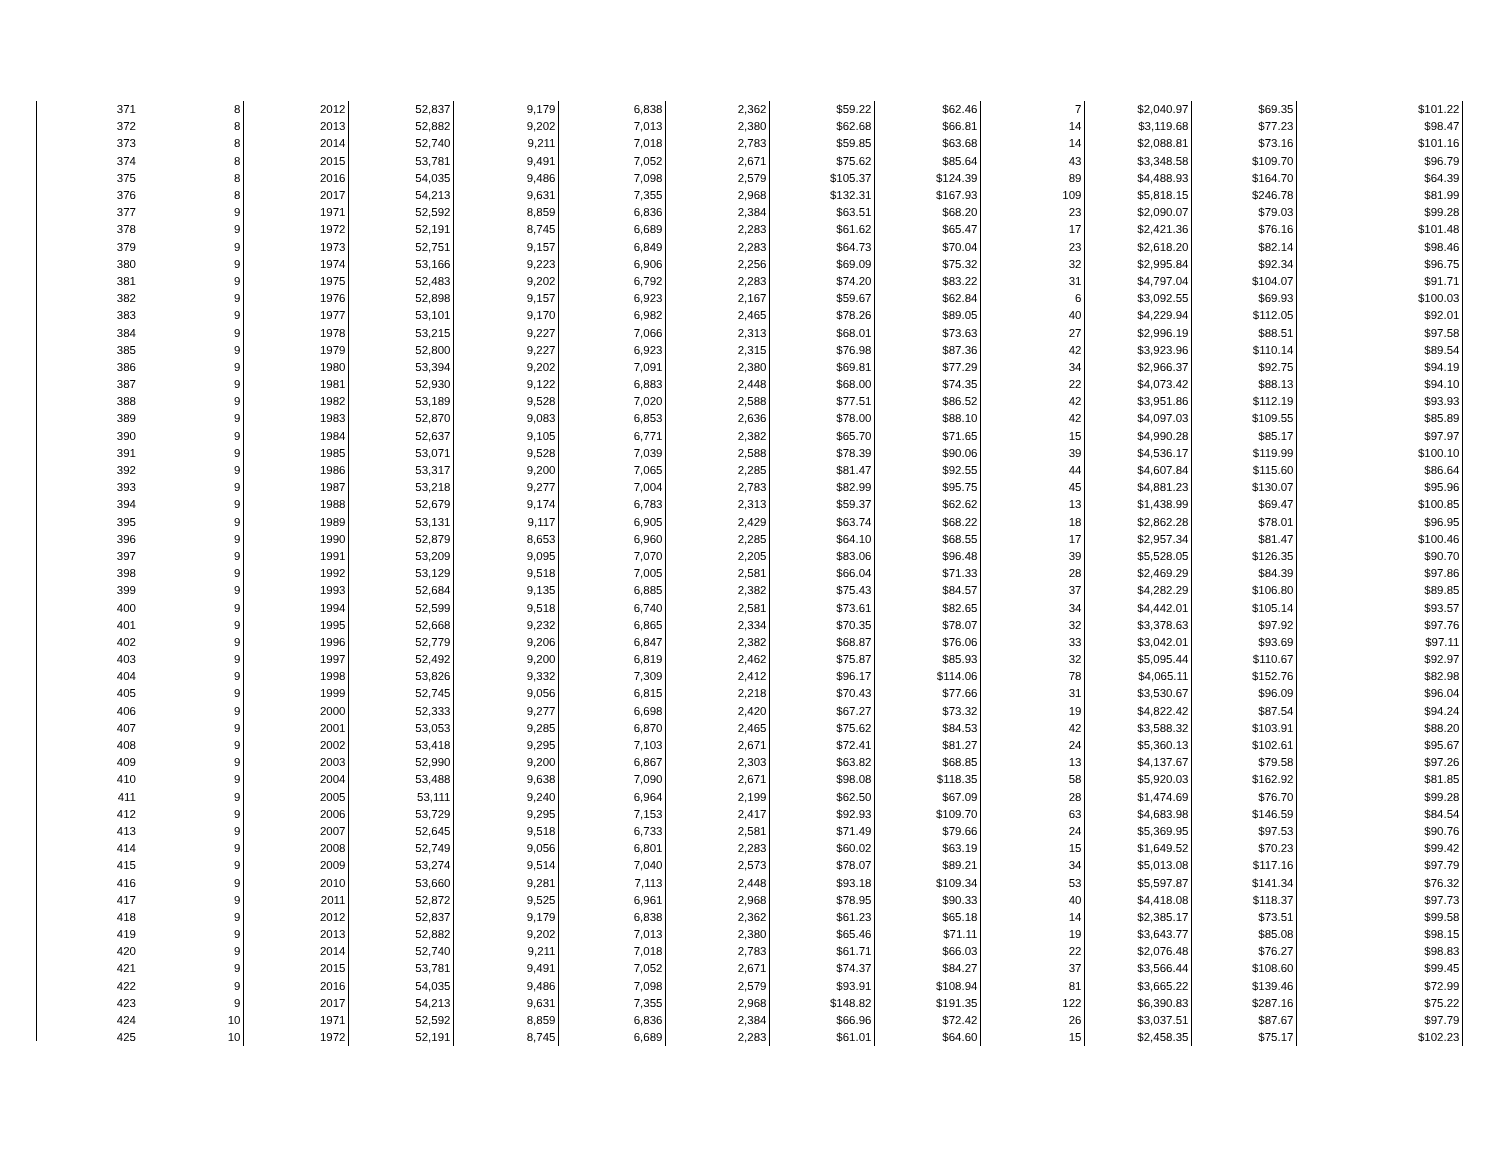| 371 | 8 | 2012 | 52,837 | 9,179 | 6,838 | 2,362 | $59.22 | $62.46 | 7 | $2,040.97 | $69.35 | $101.22 |
| 372 | 8 | 2013 | 52,882 | 9,202 | 7,013 | 2,380 | $62.68 | $66.81 | 14 | $3,119.68 | $77.23 | $98.47 |
| 373 | 8 | 2014 | 52,740 | 9,211 | 7,018 | 2,783 | $59.85 | $63.68 | 14 | $2,088.81 | $73.16 | $101.16 |
| 374 | 8 | 2015 | 53,781 | 9,491 | 7,052 | 2,671 | $75.62 | $85.64 | 43 | $3,348.58 | $109.70 | $96.79 |
| 375 | 8 | 2016 | 54,035 | 9,486 | 7,098 | 2,579 | $105.37 | $124.39 | 89 | $4,488.93 | $164.70 | $64.39 |
| 376 | 8 | 2017 | 54,213 | 9,631 | 7,355 | 2,968 | $132.31 | $167.93 | 109 | $5,818.15 | $246.78 | $81.99 |
| 377 | 9 | 1971 | 52,592 | 8,859 | 6,836 | 2,384 | $63.51 | $68.20 | 23 | $2,090.07 | $79.03 | $99.28 |
| 378 | 9 | 1972 | 52,191 | 8,745 | 6,689 | 2,283 | $61.62 | $65.47 | 17 | $2,421.36 | $76.16 | $101.48 |
| 379 | 9 | 1973 | 52,751 | 9,157 | 6,849 | 2,283 | $64.73 | $70.04 | 23 | $2,618.20 | $82.14 | $98.46 |
| 380 | 9 | 1974 | 53,166 | 9,223 | 6,906 | 2,256 | $69.09 | $75.32 | 32 | $2,995.84 | $92.34 | $96.75 |
| 381 | 9 | 1975 | 52,483 | 9,202 | 6,792 | 2,283 | $74.20 | $83.22 | 31 | $4,797.04 | $104.07 | $91.71 |
| 382 | 9 | 1976 | 52,898 | 9,157 | 6,923 | 2,167 | $59.67 | $62.84 | 6 | $3,092.55 | $69.93 | $100.03 |
| 383 | 9 | 1977 | 53,101 | 9,170 | 6,982 | 2,465 | $78.26 | $89.05 | 40 | $4,229.94 | $112.05 | $92.01 |
| 384 | 9 | 1978 | 53,215 | 9,227 | 7,066 | 2,313 | $68.01 | $73.63 | 27 | $2,996.19 | $88.51 | $97.58 |
| 385 | 9 | 1979 | 52,800 | 9,227 | 6,923 | 2,315 | $76.98 | $87.36 | 42 | $3,923.96 | $110.14 | $89.54 |
| 386 | 9 | 1980 | 53,394 | 9,202 | 7,091 | 2,380 | $69.81 | $77.29 | 34 | $2,966.37 | $92.75 | $94.19 |
| 387 | 9 | 1981 | 52,930 | 9,122 | 6,883 | 2,448 | $68.00 | $74.35 | 22 | $4,073.42 | $88.13 | $94.10 |
| 388 | 9 | 1982 | 53,189 | 9,528 | 7,020 | 2,588 | $77.51 | $86.52 | 42 | $3,951.86 | $112.19 | $93.93 |
| 389 | 9 | 1983 | 52,870 | 9,083 | 6,853 | 2,636 | $78.00 | $88.10 | 42 | $4,097.03 | $109.55 | $85.89 |
| 390 | 9 | 1984 | 52,637 | 9,105 | 6,771 | 2,382 | $65.70 | $71.65 | 15 | $4,990.28 | $85.17 | $97.97 |
| 391 | 9 | 1985 | 53,071 | 9,528 | 7,039 | 2,588 | $78.39 | $90.06 | 39 | $4,536.17 | $119.99 | $100.10 |
| 392 | 9 | 1986 | 53,317 | 9,200 | 7,065 | 2,285 | $81.47 | $92.55 | 44 | $4,607.84 | $115.60 | $86.64 |
| 393 | 9 | 1987 | 53,218 | 9,277 | 7,004 | 2,783 | $82.99 | $95.75 | 45 | $4,881.23 | $130.07 | $95.96 |
| 394 | 9 | 1988 | 52,679 | 9,174 | 6,783 | 2,313 | $59.37 | $62.62 | 13 | $1,438.99 | $69.47 | $100.85 |
| 395 | 9 | 1989 | 53,131 | 9,117 | 6,905 | 2,429 | $63.74 | $68.22 | 18 | $2,862.28 | $78.01 | $96.95 |
| 396 | 9 | 1990 | 52,879 | 8,653 | 6,960 | 2,285 | $64.10 | $68.55 | 17 | $2,957.34 | $81.47 | $100.46 |
| 397 | 9 | 1991 | 53,209 | 9,095 | 7,070 | 2,205 | $83.06 | $96.48 | 39 | $5,528.05 | $126.35 | $90.70 |
| 398 | 9 | 1992 | 53,129 | 9,518 | 7,005 | 2,581 | $66.04 | $71.33 | 28 | $2,469.29 | $84.39 | $97.86 |
| 399 | 9 | 1993 | 52,684 | 9,135 | 6,885 | 2,382 | $75.43 | $84.57 | 37 | $4,282.29 | $106.80 | $89.85 |
| 400 | 9 | 1994 | 52,599 | 9,518 | 6,740 | 2,581 | $73.61 | $82.65 | 34 | $4,442.01 | $105.14 | $93.57 |
| 401 | 9 | 1995 | 52,668 | 9,232 | 6,865 | 2,334 | $70.35 | $78.07 | 32 | $3,378.63 | $97.92 | $97.76 |
| 402 | 9 | 1996 | 52,779 | 9,206 | 6,847 | 2,382 | $68.87 | $76.06 | 33 | $3,042.01 | $93.69 | $97.11 |
| 403 | 9 | 1997 | 52,492 | 9,200 | 6,819 | 2,462 | $75.87 | $85.93 | 32 | $5,095.44 | $110.67 | $92.97 |
| 404 | 9 | 1998 | 53,826 | 9,332 | 7,309 | 2,412 | $96.17 | $114.06 | 78 | $4,065.11 | $152.76 | $82.98 |
| 405 | 9 | 1999 | 52,745 | 9,056 | 6,815 | 2,218 | $70.43 | $77.66 | 31 | $3,530.67 | $96.09 | $96.04 |
| 406 | 9 | 2000 | 52,333 | 9,277 | 6,698 | 2,420 | $67.27 | $73.32 | 19 | $4,822.42 | $87.54 | $94.24 |
| 407 | 9 | 2001 | 53,053 | 9,285 | 6,870 | 2,465 | $75.62 | $84.53 | 42 | $3,588.32 | $103.91 | $88.20 |
| 408 | 9 | 2002 | 53,418 | 9,295 | 7,103 | 2,671 | $72.41 | $81.27 | 24 | $5,360.13 | $102.61 | $95.67 |
| 409 | 9 | 2003 | 52,990 | 9,200 | 6,867 | 2,303 | $63.82 | $68.85 | 13 | $4,137.67 | $79.58 | $97.26 |
| 410 | 9 | 2004 | 53,488 | 9,638 | 7,090 | 2,671 | $98.08 | $118.35 | 58 | $5,920.03 | $162.92 | $81.85 |
| 411 | 9 | 2005 | 53,111 | 9,240 | 6,964 | 2,199 | $62.50 | $67.09 | 28 | $1,474.69 | $76.70 | $99.28 |
| 412 | 9 | 2006 | 53,729 | 9,295 | 7,153 | 2,417 | $92.93 | $109.70 | 63 | $4,683.98 | $146.59 | $84.54 |
| 413 | 9 | 2007 | 52,645 | 9,518 | 6,733 | 2,581 | $71.49 | $79.66 | 24 | $5,369.95 | $97.53 | $90.76 |
| 414 | 9 | 2008 | 52,749 | 9,056 | 6,801 | 2,283 | $60.02 | $63.19 | 15 | $1,649.52 | $70.23 | $99.42 |
| 415 | 9 | 2009 | 53,274 | 9,514 | 7,040 | 2,573 | $78.07 | $89.21 | 34 | $5,013.08 | $117.16 | $97.79 |
| 416 | 9 | 2010 | 53,660 | 9,281 | 7,113 | 2,448 | $93.18 | $109.34 | 53 | $5,597.87 | $141.34 | $76.32 |
| 417 | 9 | 2011 | 52,872 | 9,525 | 6,961 | 2,968 | $78.95 | $90.33 | 40 | $4,418.08 | $118.37 | $97.73 |
| 418 | 9 | 2012 | 52,837 | 9,179 | 6,838 | 2,362 | $61.23 | $65.18 | 14 | $2,385.17 | $73.51 | $99.58 |
| 419 | 9 | 2013 | 52,882 | 9,202 | 7,013 | 2,380 | $65.46 | $71.11 | 19 | $3,643.77 | $85.08 | $98.15 |
| 420 | 9 | 2014 | 52,740 | 9,211 | 7,018 | 2,783 | $61.71 | $66.03 | 22 | $2,076.48 | $76.27 | $98.83 |
| 421 | 9 | 2015 | 53,781 | 9,491 | 7,052 | 2,671 | $74.37 | $84.27 | 37 | $3,566.44 | $108.60 | $99.45 |
| 422 | 9 | 2016 | 54,035 | 9,486 | 7,098 | 2,579 | $93.91 | $108.94 | 81 | $3,665.22 | $139.46 | $72.99 |
| 423 | 9 | 2017 | 54,213 | 9,631 | 7,355 | 2,968 | $148.82 | $191.35 | 122 | $6,390.83 | $287.16 | $75.22 |
| 424 | 10 | 1971 | 52,592 | 8,859 | 6,836 | 2,384 | $66.96 | $72.42 | 26 | $3,037.51 | $87.67 | $97.79 |
| 425 | 10 | 1972 | 52,191 | 8,745 | 6,689 | 2,283 | $61.01 | $64.60 | 15 | $2,458.35 | $75.17 | $102.23 |